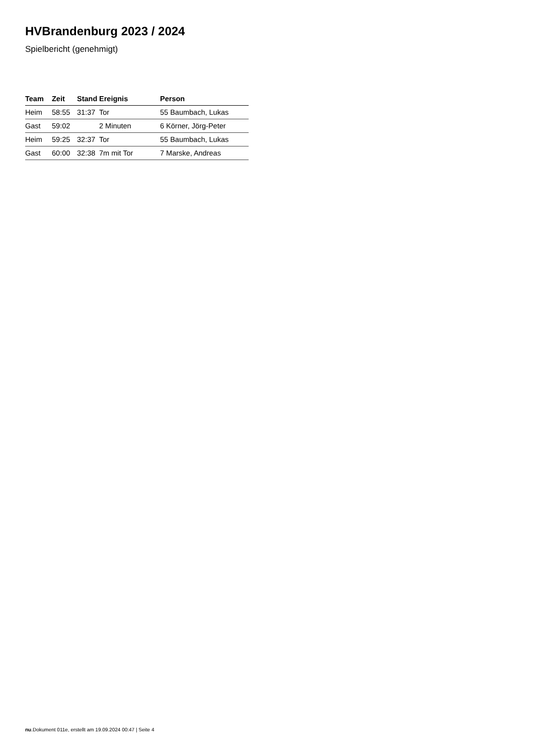HVBrandenburg 2023 / 2024
Spielbericht (genehmigt)
| Team | Zeit | Stand | Ereignis | Person |
| --- | --- | --- | --- | --- |
| Heim | 58:55 | 31:37 | Tor | 55 Baumbach, Lukas |
| Gast | 59:02 | | 2 Minuten | 6 Körner, Jörg-Peter |
| Heim | 59:25 | 32:37 | Tor | 55 Baumbach, Lukas |
| Gast | 60:00 | 32:38 | 7m mit Tor | 7 Marske, Andreas |
nu.Dokument 011e, erstellt am 19.09.2024 00:47 | Seite 4